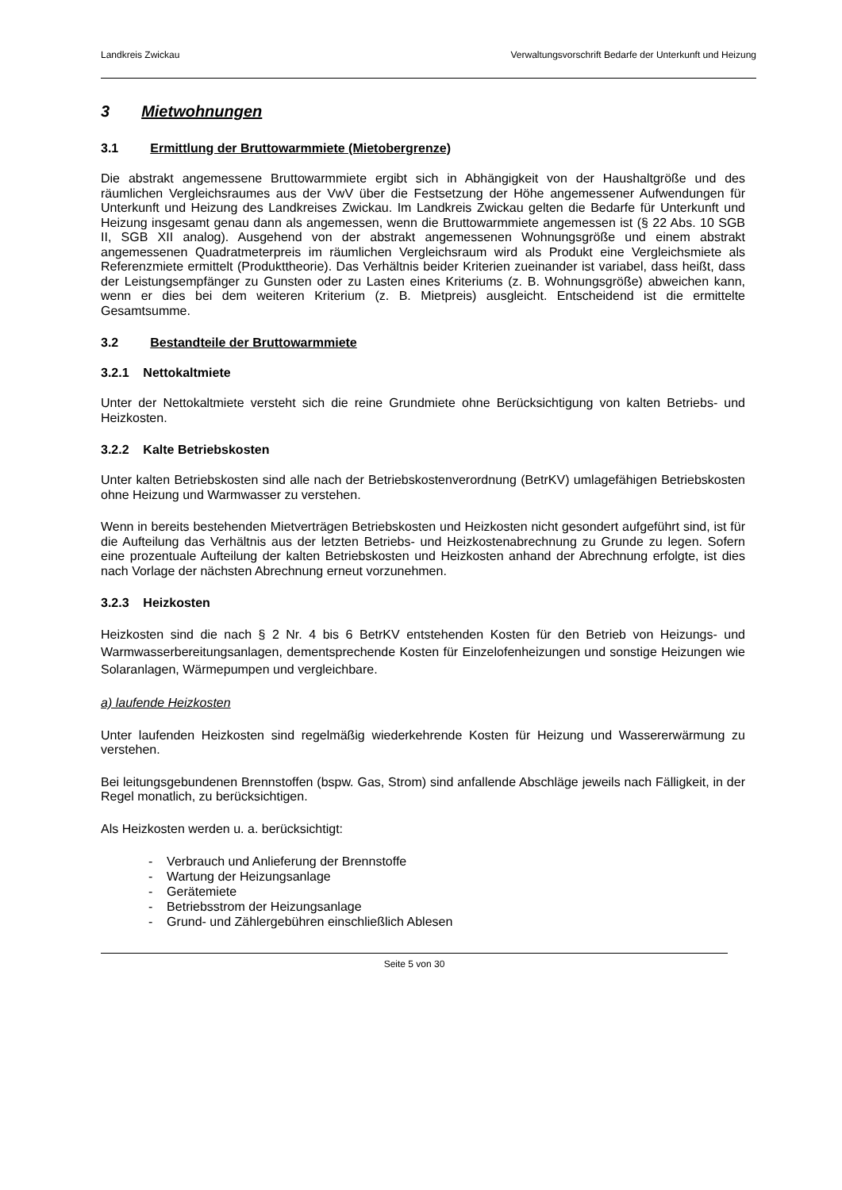Landkreis Zwickau Verwaltungsvorschrift Bedarfe der Unterkunft und Heizung
3 Mietwohnungen
3.1 Ermittlung der Bruttowarmmiete (Mietobergrenze)
Die abstrakt angemessene Bruttowarmmiete ergibt sich in Abhängigkeit von der Haushaltgröße und des räumlichen Vergleichsraumes aus der VwV über die Festsetzung der Höhe angemessener Aufwendungen für Unterkunft und Heizung des Landkreises Zwickau. Im Landkreis Zwickau gelten die Bedarfe für Unterkunft und Heizung insgesamt genau dann als angemessen, wenn die Bruttowarmmiete angemessen ist (§ 22 Abs. 10 SGB II, SGB XII analog). Ausgehend von der abstrakt angemessenen Wohnungsgröße und einem abstrakt angemessenen Quadratmeterpreis im räumlichen Vergleichsraum wird als Produkt eine Vergleichsmiete als Referenzmiete ermittelt (Produkttheorie). Das Verhältnis beider Kriterien zueinander ist variabel, dass heißt, dass der Leistungsempfänger zu Gunsten oder zu Lasten eines Kriteriums (z. B. Wohnungsgröße) abweichen kann, wenn er dies bei dem weiteren Kriterium (z. B. Mietpreis) ausgleicht. Entscheidend ist die ermittelte Gesamtsumme.
3.2 Bestandteile der Bruttowarmmiete
3.2.1 Nettokaltmiete
Unter der Nettokaltmiete versteht sich die reine Grundmiete ohne Berücksichtigung von kalten Betriebs- und Heizkosten.
3.2.2 Kalte Betriebskosten
Unter kalten Betriebskosten sind alle nach der Betriebskostenverordnung (BetrKV) umlagefähigen Betriebskosten ohne Heizung und Warmwasser zu verstehen.
Wenn in bereits bestehenden Mietverträgen Betriebskosten und Heizkosten nicht gesondert aufgeführt sind, ist für die Aufteilung das Verhältnis aus der letzten Betriebs- und Heizkostenabrechnung zu Grunde zu legen. Sofern eine prozentuale Aufteilung der kalten Betriebskosten und Heizkosten anhand der Abrechnung erfolgte, ist dies nach Vorlage der nächsten Abrechnung erneut vorzunehmen.
3.2.3 Heizkosten
Heizkosten sind die nach § 2 Nr. 4 bis 6 BetrKV entstehenden Kosten für den Betrieb von Heizungs- und Warmwasserbereitungsanlagen, dementsprechende Kosten für Einzelofenheizungen und sonstige Heizungen wie Solaranlagen, Wärmepumpen und vergleichbare.
a) laufende Heizkosten
Unter laufenden Heizkosten sind regelmäßig wiederkehrende Kosten für Heizung und Wassererwärmung zu verstehen.
Bei leitungsgebundenen Brennstoffen (bspw. Gas, Strom) sind anfallende Abschläge jeweils nach Fälligkeit, in der Regel monatlich, zu berücksichtigen.
Als Heizkosten werden u. a. berücksichtigt:
- Verbrauch und Anlieferung der Brennstoffe
- Wartung der Heizungsanlage
- Gerätemiete
- Betriebsstrom der Heizungsanlage
- Grund- und Zählergebühren einschließlich Ablesen
Seite 5 von 30